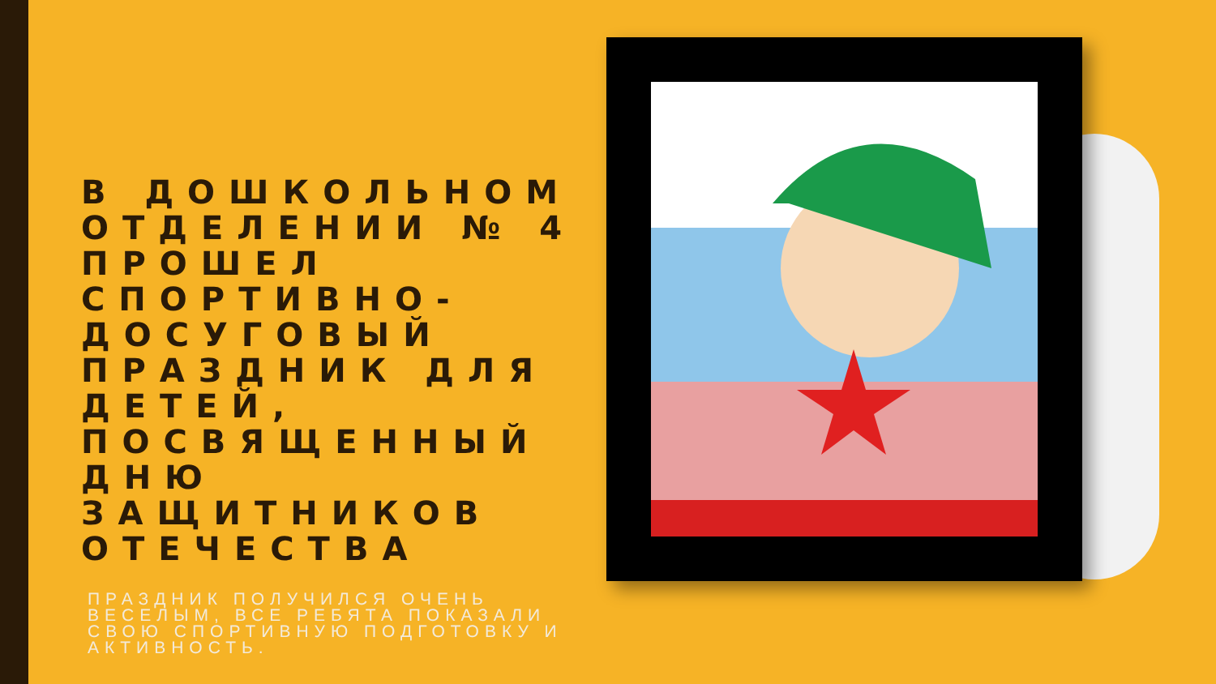В ДОШКОЛЬНОМ ОТДЕЛЕНИИ № 4 ПРОШЕЛ СПОРТИВНО-ДОСУГОВЫЙ ПРАЗДНИК ДЛЯ ДЕТЕЙ, ПОСВЯЩЕННЫЙ ДНЮ ЗАЩИТНИКОВ ОТЕЧЕСТВА
ПРАЗДНИК ПОЛУЧИЛСЯ ОЧЕНЬ ВЕСЕЛЫМ, ВСЕ РЕБЯТА ПОКАЗАЛИ СВОЮ СПОРТИВНУЮ ПОДГОТОВКУ И АКТИВНОСТЬ.